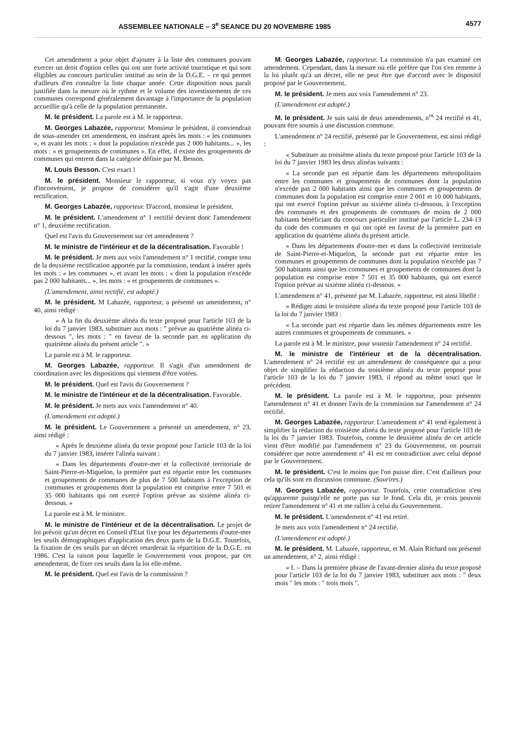ASSEMBLEE NATIONALE – 3<sup>e</sup> SEANCE DU 20 NOVEMBRE 1985 4577
Cet amendement a pour objet d'ajouter à la liste des communes pouvant exercer un droit d'option celles qui ont une forte activité touristique et qui sont éligibles au concours particulier institué au sein de la D.G.E. – ce qui permet d'ailleurs d'en connaître la liste chaque année. Cette disposition nous paraît justifiée dans la mesure où le rythme et le volume des investissements de ces communes correspond généralement davantage à l'importance de la population accueillie qu'à celle de la population permanente.
M. le président. La parole est à M. le rapporteur.
M. Georges Labazée, rapporteur. Monsieur le président, il conviendrait de sous-amender cet amendement, en insérant après les mots : « les communes », et avant les mots : « dont la population n'excède pas 2 000 habitants... », les mots : « et groupements de communes ». En effet, il existe des groupements de communes qui entrent dans la catégorie définie par M. Besson.
M. Louis Besson. C'est exact !
M. le président. Monsieur le rapporteur, si vous n'y voyez pas d'inconvénient, je propose de considérer qu'il s'agit d'une deuxième rectification.
M. Georges Labazée, rapporteur. D'accord, monsieur le président.
M. le président. L'amendement n° 1 rectifié devient donc l'amendement n° 1, deuxième rectification.
Quel est l'avis du Gouvernement sur cet amendement ?
M. le ministre de l'intérieur et de la décentralisation. Favorable !
M. le président. Je mets aux voix l'amendement n° 1 rectifié, compte tenu de la deuxième rectification apportée par la commission, tendant à insérer après les mots : « les communes », et avant les mots : « dont la population n'excède pas 2 000 habitants... », les mots : « et groupements de communes ».
(L'amendement, ainsi rectifié, est adopté.)
M. le président. M Labazée, rapporteur, a présenté un amendement, n° 40, ainsi rédigé :
« A la fin du deuxième alinéa du texte proposé pour l'article 103 de la loi du 7 janvier 1983, substituer aux mots : " prévue au quatrième alinéa ci-dessous ", les mots : " en faveur de la seconde part en application du quatrième alinéa du présent article ". »
La parole est à M. le rapporteur.
M. Georges Labazée, rapporteur. Il s'agit d'un amendement de coordination avec les dispositions qui viennent d'être votées.
M. le président. Quel est l'avis du Gouvernement ?
M. le ministre de l'intérieur et de la décentralisation. Favorable.
M. le président. Je mets aux voix l'amendement n° 40.
(L'amendement est adopté.)
M. le président. Le Gouvernement a présenté un amendement, n° 23, ainsi rédigé :
« Après le deuxième alinéa du texte proposé pour l'article 103 de la loi du 7 janvier 1983, insérer l'alinéa suivant :
« Dans les départements d'outre-mer et la collectivité territoriale de Saint-Pierre-et-Miquelon, la première part est répartie entre les communes et groupements de communes de plus de 7 500 habitants à l'exception de communes et groupements dont la population est comprise entre 7 501 et 35 000 habitants qui ont exercé l'option prévue au sixième alinéa ci-dessous. »
La parole est à M. le ministre.
M. le ministre de l'intérieur et de la décentralisation. Le projet de loi prévoit qu'un décret en Conseil d'Etat fixe pour les départements d'outre-mer les seuils démographiques d'application des deux parts de la D.G.E. Toutefois, la fixation de ces seuils par un décret retarderait la répartition de la D.G.E. en 1986. C'est la raison pour laquelle le Gouvernement vous propose, par cet amendement, de fixer ces seuils dans la loi elle-même.
M. le président. Quel est l'avis de la commission ?
M. Georges Labazée, rapporteur. La commission n'a pas examiné cet amendement. Cependant, dans la mesure où elle préfère que l'on s'en remette à la loi plutôt qu'à un décret, elle ne peut être que d'accord avec le dispositif proposé par le Gouvernement.
M. le président. Je mets aux voix l'amendement n° 23.
(L'amendement est adopté.)
M. le président. Je suis saisi de deux amendements, n<sup>os</sup> 24 rectifié et 41, pouvant être soumis à une discussion commune.
L'amendement n° 24 rectifié, présenté par le Gouvernement, est ainsi rédigé :
« Substituer au troisième alinéa du texte proposé pour l'article 103 de la loi du 7 janvier 1983 les deux alinéas suivants :
« La seconde part est répartie dans les départements métropolitains entre les communes et groupements de communes dont la population n'excède pas 2 000 habitants ainsi que les communes et groupements de communes dont la population est comprise entre 2 001 et 10 000 habitants, qui ont exercé l'option prévue au sixième alinéa ci-dessous, à l'exception des communes et des groupements de communes de moins de 2 000 habitants bénéficiant du concours particulier institué par l'article L. 234-13 du code des communes et qui ont opté en faveur de la première part en application du quatrième alinéa du présent article.
« Dans les départements d'outre-mer et dans la collectivité territoriale de Saint-Pierre-et-Miquelon, la seconde part est répartie entre les communes et groupements de communes dont la population n'excède pas 7 500 habitants ainsi que les communes et groupements de communes dont la population est comprise entre 7 501 et 35 000 habitants, qui ont exercé l'option prévue au sixième alinéa ci-dessous. »
L'amendement n° 41, présenté par M. Labazée, rapporteur, est ainsi libellé :
« Rédiger ainsi le troisième alinéa du texte proposé pour l'article 103 de la loi du 7 janvier 1983 :
« La seconde part est répartie dans les mêmes départements entre les autres communes et groupements de communes. »
La parole est à M. le ministre, pour soutenir l'amendement n° 24 rectifié.
M. le ministre de l'intérieur et de la décentralisation. L'amendement n° 24 rectifié est un amendement de conséquence qui a pour objet de simplifier la rédaction du troisième alinéa du texte proposé pour l'article 103 de la loi du 7 janvier 1983, il répond au même souci que le précédent.
M. le président. La parole est à M. le rapporteur, pour présenter l'amendement n° 41 et donner l'avis de la commission sur l'amendement n° 24 rectifié.
M. Georges Labazée, rapporteur. L'amendement n° 41 tend également à simplifier la rédaction du troisième alinéa du texte proposé pour l'article 103 de la loi du 7 janvier 1983. Toutefois, comme le deuxième alinéa de cet article vient d'être modifié par l'amendement n° 23 du Gouvernement, on pourrait considérer que notre amendement n° 41 est en contradiction avec celui déposé par le Gouvernement.
M. le président. C'est le moins que l'on puisse dire. C'est d'ailleurs pour cela qu'ils sont en discussion commune. (Sourires.)
M. Georges Labazée, rapporteur. Toutefois, cette contradiction n'est qu'apparente puisqu'elle ne porte pas sur le fond. Cela dit, je crois pouvoir retirer l'amendement n° 41 et me rallier à celui du Gouvernement.
M. le président. L'amendement n° 41 est retiré.
Je mets aux voix l'amendement n° 24 rectifié.
(L'amendement est adopté.)
M. le président. M. Labazée, rapporteur, et M. Alain Richard ont présenté un amendement, n° 2, ainsi rédigé :
« I. – Dans la première phrase de l'avant-dernier alinéa du texte proposé pour l'article 103 de la loi du 7 janvier 1983, substituer aux mots : " deux mois " les mots : " trois mois ".